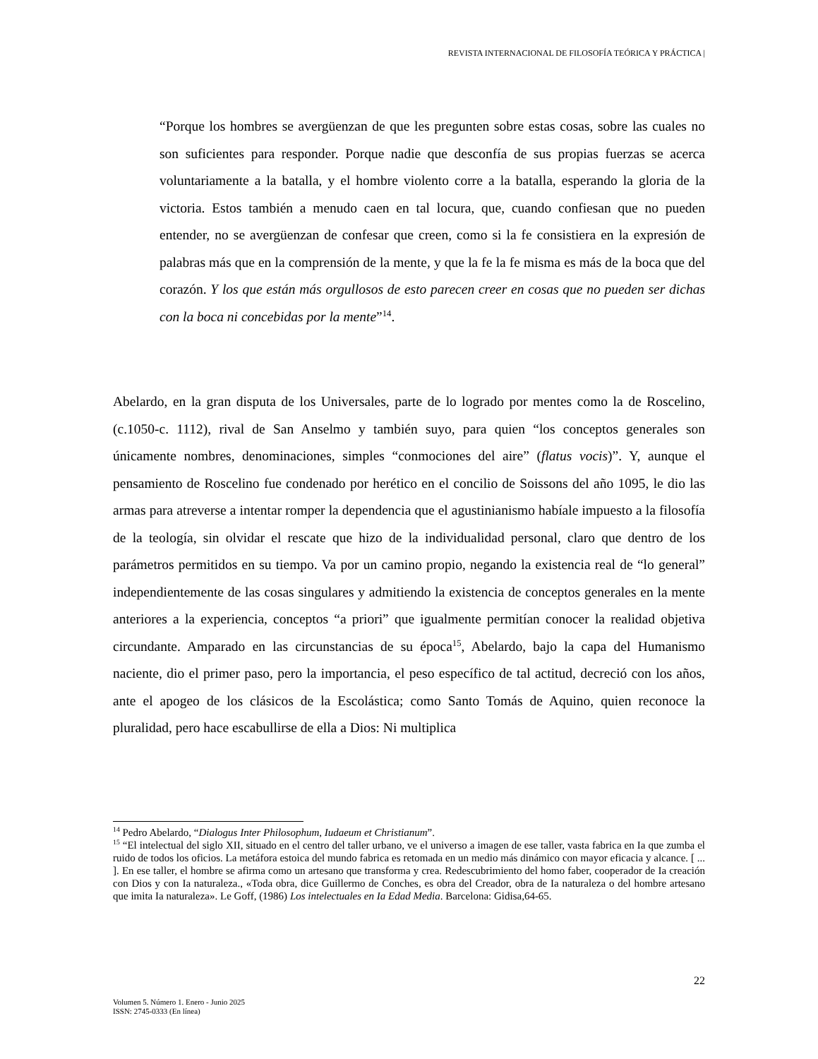REVISTA INTERNACIONAL DE FILOSOFÍA TEÓRICA Y PRÁCTICA |
“Porque los hombres se avergüenzan de que les pregunten sobre estas cosas, sobre las cuales no son suficientes para responder. Porque nadie que desconfía de sus propias fuerzas se acerca voluntariamente a la batalla, y el hombre violento corre a la batalla, esperando la gloria de la victoria. Estos también a menudo caen en tal locura, que, cuando confiesan que no pueden entender, no se avergüenzan de confesar que creen, como si la fe consistiera en la expresión de palabras más que en la comprensión de la mente, y que la fe la fe misma es más de la boca que del corazón. Y los que están más orgullosos de esto parecen creer en cosas que no pueden ser dichas con la boca ni concebidas por la mente”<sup>14</sup>.
Abelardo, en la gran disputa de los Universales, parte de lo logrado por mentes como la de Roscelino, (c.1050-c. 1112), rival de San Anselmo y también suyo, para quien “los conceptos generales son únicamente nombres, denominaciones, simples “conmociones del aire” (flatus vocis)”. Y, aunque el pensamiento de Roscelino fue condenado por herético en el concilio de Soissons del año 1095, le dio las armas para atreverse a intentar romper la dependencia que el agustinianismo habíale impuesto a la filosofía de la teología, sin olvidar el rescate que hizo de la individualidad personal, claro que dentro de los parámetros permitidos en su tiempo. Va por un camino propio, negando la existencia real de “lo general” independientemente de las cosas singulares y admitiendo la existencia de conceptos generales en la mente anteriores a la experiencia, conceptos “a priori” que igualmente permitían conocer la realidad objetiva circundante. Amparado en las circunstancias de su época<sup>15</sup>, Abelardo, bajo la capa del Humanismo naciente, dio el primer paso, pero la importancia, el peso específico de tal actitud, decreció con los años, ante el apogeo de los clásicos de la Escolástica; como Santo Tomás de Aquino, quien reconoce la pluralidad, pero hace escabullirse de ella a Dios: Ni multiplica
<sup>14</sup> Pedro Abelardo, “Dialogus Inter Philosophum, Iudaeum et Christianum”.
<sup>15</sup> “El intelectual del siglo XII, situado en el centro del taller urbano, ve el universo a imagen de ese taller, vasta fabrica en Ia que zumba el ruido de todos los oficios. La metáfora estoica del mundo fabrica es retomada en un medio más dinámico con mayor eficacia y alcance. [ ... ]. En ese taller, el hombre se afirma como un artesano que transforma y crea. Redescubrimiento del homo faber, cooperador de Ia creación con Dios y con Ia naturaleza., «Toda obra, dice Guillermo de Conches, es obra del Creador, obra de Ia naturaleza o del hombre artesano que imita Ia naturaleza». Le Goff, (1986) Los intelectuales en Ia Edad Media. Barcelona: Gidisa,64-65.
22
Volumen 5. Número 1. Enero - Junio 2025
ISSN: 2745-0333 (En línea)